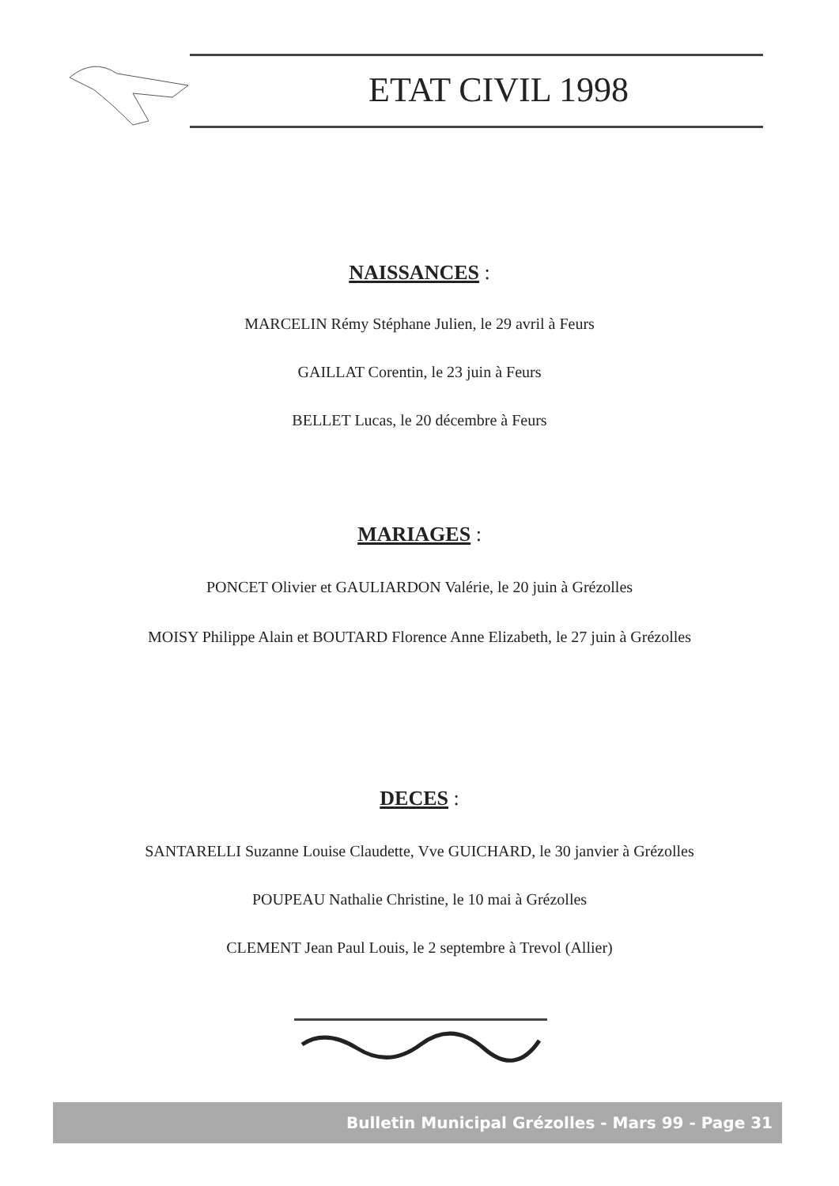ETAT CIVIL 1998
NAISSANCES :
MARCELIN Rémy Stéphane Julien, le 29 avril à Feurs
GAILLAT Corentin, le 23 juin à Feurs
BELLET Lucas, le 20 décembre à Feurs
MARIAGES :
PONCET Olivier et GAULIARDON Valérie, le 20 juin à Grézolles
MOISY Philippe Alain et BOUTARD Florence Anne Elizabeth, le 27 juin à Grézolles
DECES :
SANTARELLI Suzanne Louise Claudette, Vve GUICHARD, le 30 janvier à Grézolles
POUPEAU Nathalie Christine, le 10 mai à Grézolles
CLEMENT Jean Paul Louis, le 2 septembre à Trevol (Allier)
Bulletin Municipal Grézolles - Mars 99 - Page 31